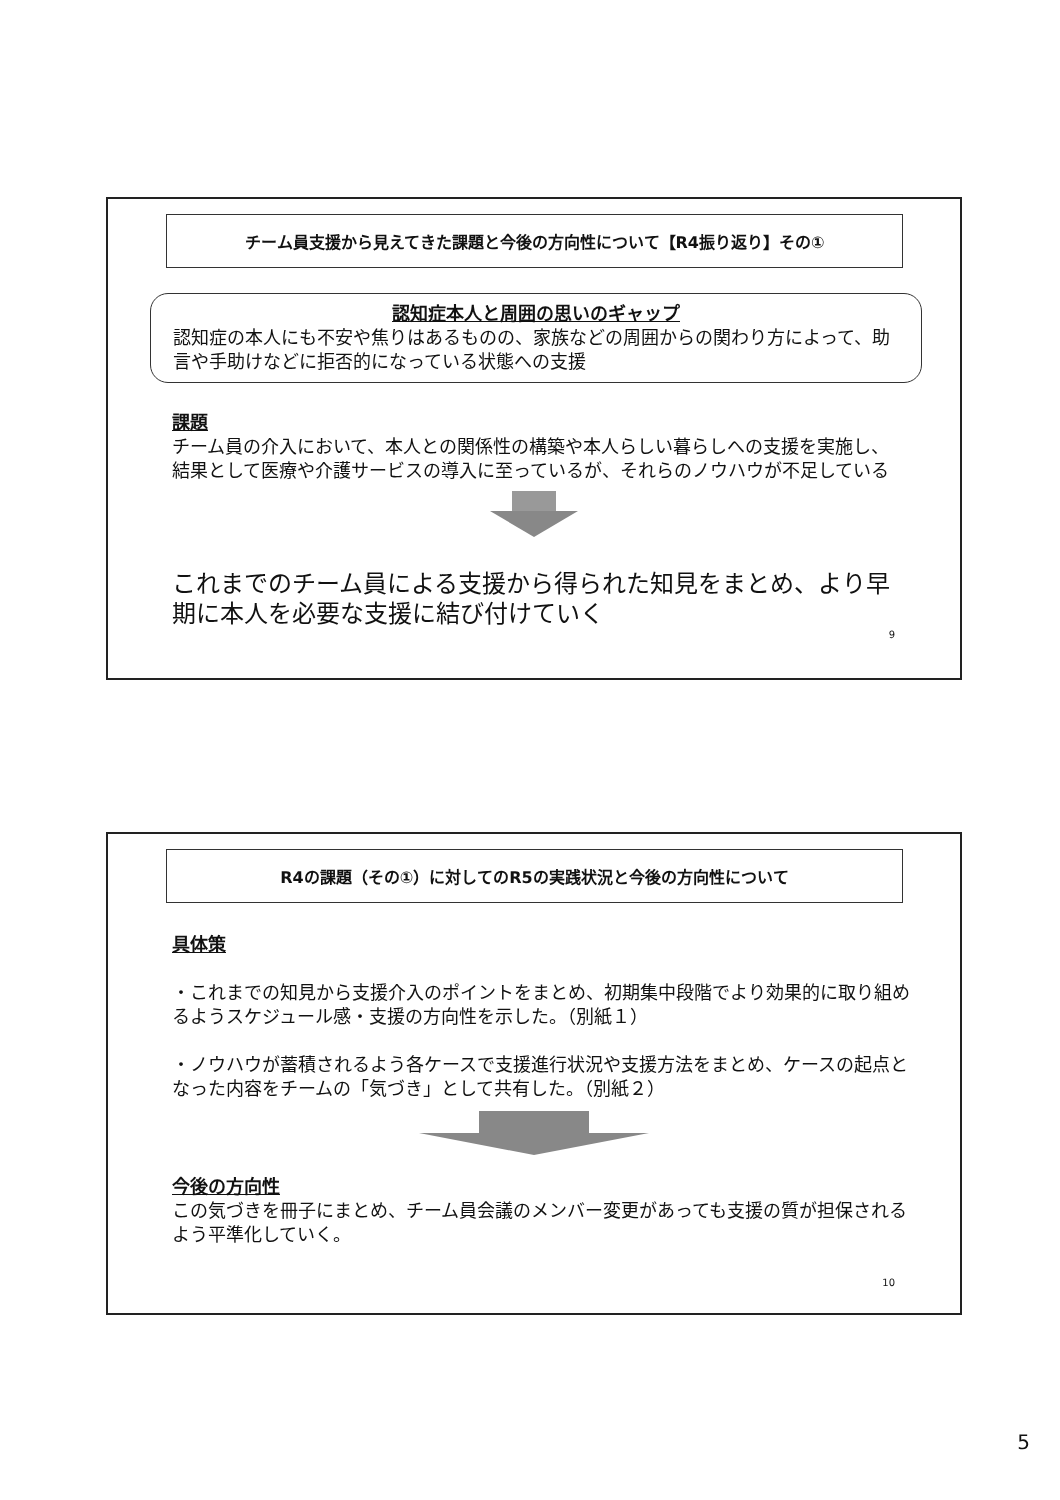チーム員支援から見えてきた課題と今後の方向性について【R4振り返り】その①
認知症本人と周囲の思いのギャップ
認知症の本人にも不安や焦りはあるものの、家族などの周囲からの関わり方によって、助言や手助けなどに拒否的になっている状態への支援
課題
チーム員の介入において、本人との関係性の構築や本人らしい暮らしへの支援を実施し、結果として医療や介護サービスの導入に至っているが、それらのノウハウが不足している
これまでのチーム員による支援から得られた知見をまとめ、より早期に本人を必要な支援に結び付けていく
9
R4の課題（その①）に対してのR5の実践状況と今後の方向性について
具体策
・これまでの知見から支援介入のポイントをまとめ、初期集中段階でより効果的に取り組めるようスケジュール感・支援の方向性を示した。（別紙１）
・ノウハウが蓄積されるよう各ケースで支援進行状況や支援方法をまとめ、ケースの起点となった内容をチームの「気づき」として共有した。（別紙２）
今後の方向性
この気づきを冊子にまとめ、チーム員会議のメンバー変更があっても支援の質が担保されるよう平準化していく。
10
5